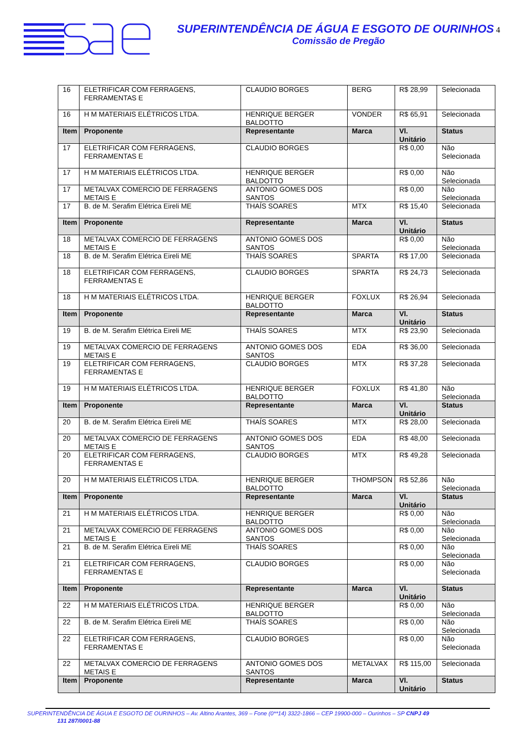SUPERINTENDÊNCIA DE ÁGUA E ESGOTO DE OURINHOS 4
Comissão de Pregão
| 16 | ELETRIFICAR COM FERRAGENS, FERRAMENTAS E | CLAUDIO BORGES | BERG | R$ 28,99 | Selecionada |
| 16 | H M MATERIAIS ELÉTRICOS LTDA. | HENRIQUE BERGER BALDOTTO | VONDER | R$ 65,91 | Selecionada |
| Item | Proponente | Representante | Marca | Vl. Unitário | Status |
| 17 | ELETRIFICAR COM FERRAGENS, FERRAMENTAS E | CLAUDIO BORGES | | R$ 0,00 | Não Selecionada |
| 17 | H M MATERIAIS ELÉTRICOS LTDA. | HENRIQUE BERGER BALDOTTO | | R$ 0,00 | Não Selecionada |
| 17 | METALVAX COMERCIO DE FERRAGENS METAIS E | ANTONIO GOMES DOS SANTOS | | R$ 0,00 | Não Selecionada |
| 17 | B. de M. Serafim Elétrica Eireli ME | THAÍS SOARES | MTX | R$ 15,40 | Selecionada |
| Item | Proponente | Representante | Marca | Vl. Unitário | Status |
| 18 | METALVAX COMERCIO DE FERRAGENS METAIS E | ANTONIO GOMES DOS SANTOS | | R$ 0,00 | Não Selecionada |
| 18 | B. de M. Serafim Elétrica Eireli ME | THAÍS SOARES | SPARTA | R$ 17,00 | Selecionada |
| 18 | ELETRIFICAR COM FERRAGENS, FERRAMENTAS E | CLAUDIO BORGES | SPARTA | R$ 24,73 | Selecionada |
| 18 | H M MATERIAIS ELÉTRICOS LTDA. | HENRIQUE BERGER BALDOTTO | FOXLUX | R$ 26,94 | Selecionada |
| Item | Proponente | Representante | Marca | Vl. Unitário | Status |
| 19 | B. de M. Serafim Elétrica Eireli ME | THAÍS SOARES | MTX | R$ 23,90 | Selecionada |
| 19 | METALVAX COMERCIO DE FERRAGENS METAIS E | ANTONIO GOMES DOS SANTOS | EDA | R$ 36,00 | Selecionada |
| 19 | ELETRIFICAR COM FERRAGENS, FERRAMENTAS E | CLAUDIO BORGES | MTX | R$ 37,28 | Selecionada |
| 19 | H M MATERIAIS ELÉTRICOS LTDA. | HENRIQUE BERGER BALDOTTO | FOXLUX | R$ 41,80 | Não Selecionada |
| Item | Proponente | Representante | Marca | Vl. Unitário | Status |
| 20 | B. de M. Serafim Elétrica Eireli ME | THAÍS SOARES | MTX | R$ 28,00 | Selecionada |
| 20 | METALVAX COMERCIO DE FERRAGENS METAIS E | ANTONIO GOMES DOS SANTOS | EDA | R$ 48,00 | Selecionada |
| 20 | ELETRIFICAR COM FERRAGENS, FERRAMENTAS E | CLAUDIO BORGES | MTX | R$ 49,28 | Selecionada |
| 20 | H M MATERIAIS ELÉTRICOS LTDA. | HENRIQUE BERGER BALDOTTO | THOMPSON | R$ 52,86 | Não Selecionada |
| Item | Proponente | Representante | Marca | Vl. Unitário | Status |
| 21 | H M MATERIAIS ELÉTRICOS LTDA. | HENRIQUE BERGER BALDOTTO | | R$ 0,00 | Não Selecionada |
| 21 | METALVAX COMERCIO DE FERRAGENS METAIS E | ANTONIO GOMES DOS SANTOS | | R$ 0,00 | Não Selecionada |
| 21 | B. de M. Serafim Elétrica Eireli ME | THAÍS SOARES | | R$ 0,00 | Não Selecionada |
| 21 | ELETRIFICAR COM FERRAGENS, FERRAMENTAS E | CLAUDIO BORGES | | R$ 0,00 | Não Selecionada |
| Item | Proponente | Representante | Marca | Vl. Unitário | Status |
| 22 | H M MATERIAIS ELÉTRICOS LTDA. | HENRIQUE BERGER BALDOTTO | | R$ 0,00 | Não Selecionada |
| 22 | B. de M. Serafim Elétrica Eireli ME | THAÍS SOARES | | R$ 0,00 | Não Selecionada |
| 22 | ELETRIFICAR COM FERRAGENS, FERRAMENTAS E | CLAUDIO BORGES | | R$ 0,00 | Não Selecionada |
| 22 | METALVAX COMERCIO DE FERRAGENS METAIS E | ANTONIO GOMES DOS SANTOS | METALVAX | R$ 115,00 | Selecionada |
| Item | Proponente | Representante | Marca | Vl. Unitário | Status |
SUPERINTENDÊNCIA DE ÁGUA E ESGOTO DE OURINHOS – Av. Altino Arantes, 369 – Fone (0**14) 3322-1866 – CEP 19900-000 – Ourinhos – SP CNPJ 49
131 287/0001-88